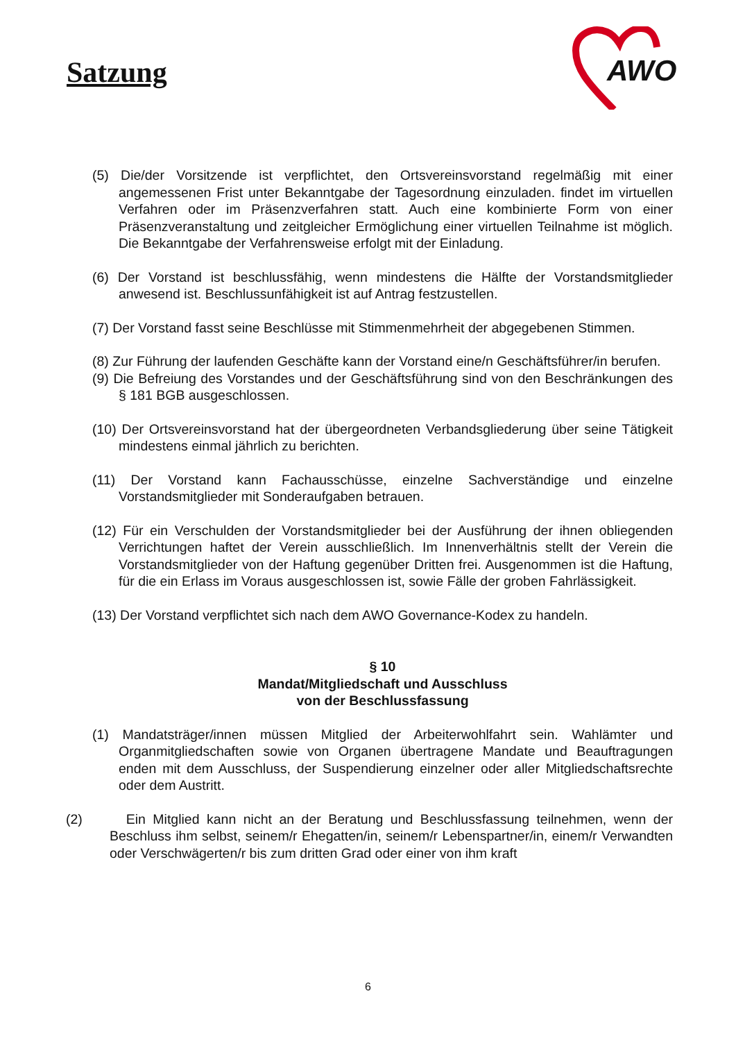Satzung
AWO
(5) Die/der Vorsitzende ist verpflichtet, den Ortsvereinsvorstand regelmäßig mit einer angemessenen Frist unter Bekanntgabe der Tagesordnung einzuladen. findet im virtuellen Verfahren oder im Präsenzverfahren statt. Auch eine kombinierte Form von einer Präsenzveranstaltung und zeitgleicher Ermöglichung einer virtuellen Teilnahme ist möglich. Die Bekanntgabe der Verfahrensweise erfolgt mit der Einladung.
(6) Der Vorstand ist beschlussfähig, wenn mindestens die Hälfte der Vorstandsmitglieder anwesend ist. Beschlussunfähigkeit ist auf Antrag festzustellen.
(7) Der Vorstand fasst seine Beschlüsse mit Stimmenmehrheit der abgegebenen Stimmen.
(8) Zur Führung der laufenden Geschäfte kann der Vorstand eine/n Geschäftsführer/in berufen.
(9) Die Befreiung des Vorstandes und der Geschäftsführung sind von den Beschränkungen des § 181 BGB ausgeschlossen.
(10) Der Ortsvereinsvorstand hat der übergeordneten Verbandsgliederung über seine Tätigkeit mindestens einmal jährlich zu berichten.
(11) Der Vorstand kann Fachausschüsse, einzelne Sachverständige und einzelne Vorstandsmitglieder mit Sonderaufgaben betrauen.
(12) Für ein Verschulden der Vorstandsmitglieder bei der Ausführung der ihnen obliegenden Verrichtungen haftet der Verein ausschließlich. Im Innenverhältnis stellt der Verein die Vorstandsmitglieder von der Haftung gegenüber Dritten frei. Ausgenommen ist die Haftung, für die ein Erlass im Voraus ausgeschlossen ist, sowie Fälle der groben Fahrlässigkeit.
(13) Der Vorstand verpflichtet sich nach dem AWO Governance-Kodex zu handeln.
§ 10
Mandat/Mitgliedschaft und Ausschluss
von der Beschlussfassung
(1) Mandatsträger/innen müssen Mitglied der Arbeiterwohlfahrt sein. Wahlämter und Organmitgliedschaften sowie von Organen übertragene Mandate und Beauftragungen enden mit dem Ausschluss, der Suspendierung einzelner oder aller Mitgliedschaftsrechte oder dem Austritt.
(2) Ein Mitglied kann nicht an der Beratung und Beschlussfassung teilnehmen, wenn der Beschluss ihm selbst, seinem/r Ehegatten/in, seinem/r Lebenspartner/in, einem/r Verwandten oder Verschwägerten/r bis zum dritten Grad oder einer von ihm kraft
6